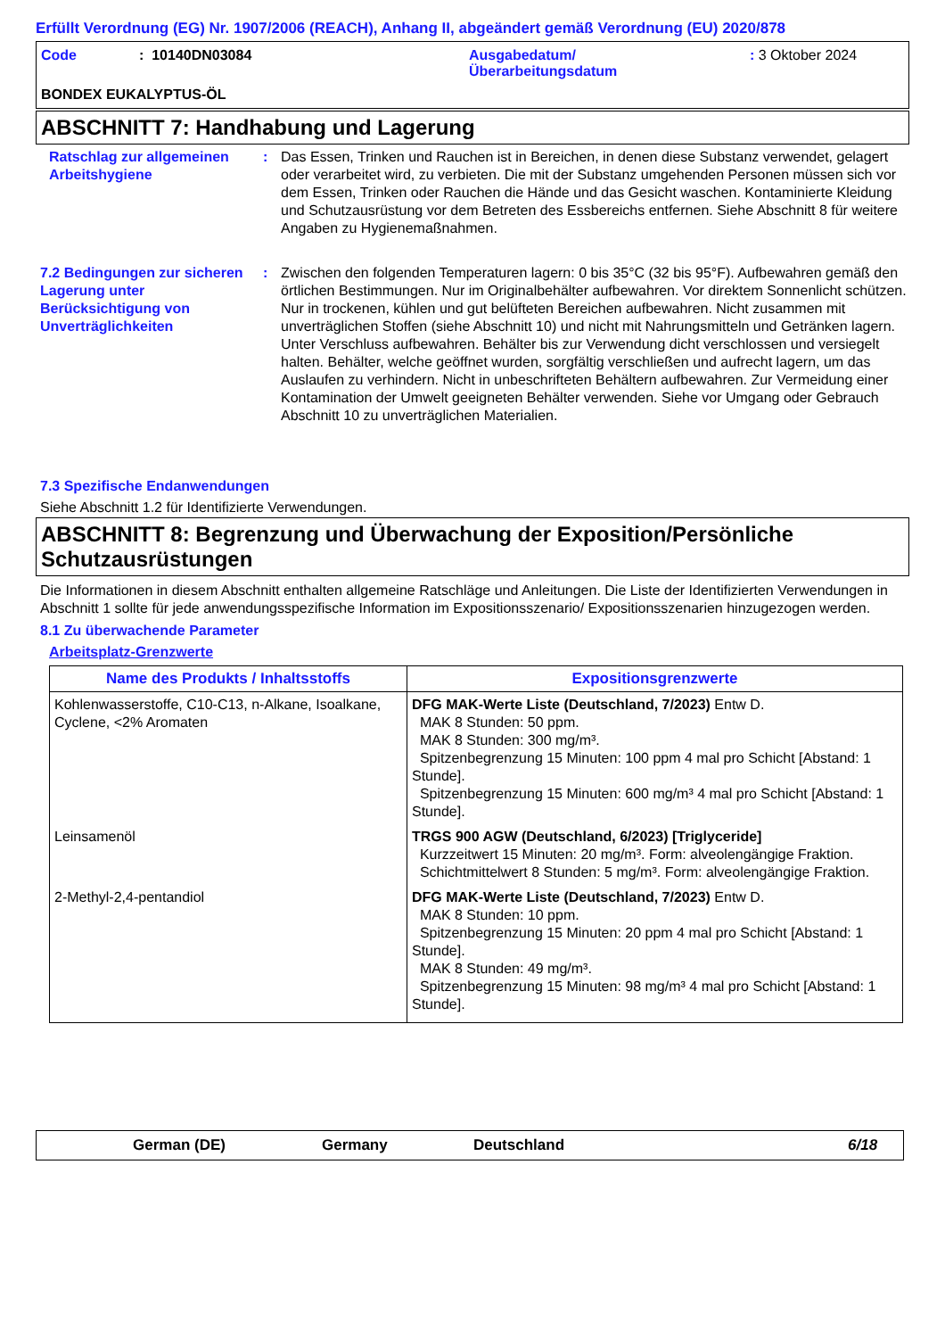Erfüllt Verordnung (EG) Nr. 1907/2006 (REACH), Anhang II, abgeändert gemäß Verordnung (EU) 2020/878
Code : 10140DN03084 Ausgabedatum/
Überarbeitungsdatum
: 3 Oktober 2024
BONDEX EUKALYPTUS-ÖL
ABSCHNITT 7: Handhabung und Lagerung
Ratschlag zur allgemeinen Arbeitshygiene
: Das Essen, Trinken und Rauchen ist in Bereichen, in denen diese Substanz verwendet, gelagert oder verarbeitet wird, zu verbieten. Die mit der Substanz umgehenden Personen müssen sich vor dem Essen, Trinken oder Rauchen die Hände und das Gesicht waschen. Kontaminierte Kleidung und Schutzausrüstung vor dem Betreten des Essbereichs entfernen. Siehe Abschnitt 8 für weitere Angaben zu Hygienemaßnahmen.
7.2 Bedingungen zur sicheren Lagerung unter Berücksichtigung von Unverträglichkeiten
: Zwischen den folgenden Temperaturen lagern: 0 bis 35°C (32 bis 95°F). Aufbewahren gemäß den örtlichen Bestimmungen. Nur im Originalbehälter aufbewahren. Vor direktem Sonnenlicht schützen. Nur in trockenen, kühlen und gut belüfteten Bereichen aufbewahren. Nicht zusammen mit unverträglichen Stoffen (siehe Abschnitt 10) und nicht mit Nahrungsmitteln und Getränken lagern. Unter Verschluss aufbewahren. Behälter bis zur Verwendung dicht verschlossen und versiegelt halten. Behälter, welche geöffnet wurden, sorgfältig verschließen und aufrecht lagern, um das Auslaufen zu verhindern. Nicht in unbeschrifteten Behältern aufbewahren. Zur Vermeidung einer Kontamination der Umwelt geeigneten Behälter verwenden. Siehe vor Umgang oder Gebrauch Abschnitt 10 zu unverträglichen Materialien.
7.3 Spezifische Endanwendungen
Siehe Abschnitt 1.2 für Identifizierte Verwendungen.
ABSCHNITT 8: Begrenzung und Überwachung der Exposition/Persönliche Schutzausrüstungen
Die Informationen in diesem Abschnitt enthalten allgemeine Ratschläge und Anleitungen. Die Liste der Identifizierten Verwendungen in Abschnitt 1 sollte für jede anwendungsspezifische Information im Expositionsszenario/ Expositionsszenarien hinzugezogen werden.
8.1 Zu überwachende Parameter
Arbeitsplatz-Grenzwerte
| Name des Produkts / Inhaltsstoffs | Expositionsgrenzwerte |
| --- | --- |
| Kohlenwasserstoffe, C10-C13, n-Alkane, Isoalkane, Cyclene, <2% Aromaten | DFG MAK-Werte Liste (Deutschland, 7/2023) Entw D. MAK 8 Stunden: 50 ppm. MAK 8 Stunden: 300 mg/m³. Spitzenbegrenzung 15 Minuten: 100 ppm 4 mal pro Schicht [Abstand: 1 Stunde]. Spitzenbegrenzung 15 Minuten: 600 mg/m³ 4 mal pro Schicht [Abstand: 1 Stunde]. |
| Leinsamenöl | TRGS 900 AGW (Deutschland, 6/2023) [Triglyceride] Kurzzeitwert 15 Minuten: 20 mg/m³. Form: alveolengängige Fraktion. Schichtmittelwert 8 Stunden: 5 mg/m³. Form: alveolengängige Fraktion. |
| 2-Methyl-2,4-pentandiol | DFG MAK-Werte Liste (Deutschland, 7/2023) Entw D. MAK 8 Stunden: 10 ppm. Spitzenbegrenzung 15 Minuten: 20 ppm 4 mal pro Schicht [Abstand: 1 Stunde]. MAK 8 Stunden: 49 mg/m³. Spitzenbegrenzung 15 Minuten: 98 mg/m³ 4 mal pro Schicht [Abstand: 1 Stunde]. |
German (DE) Germany Deutschland 6/18